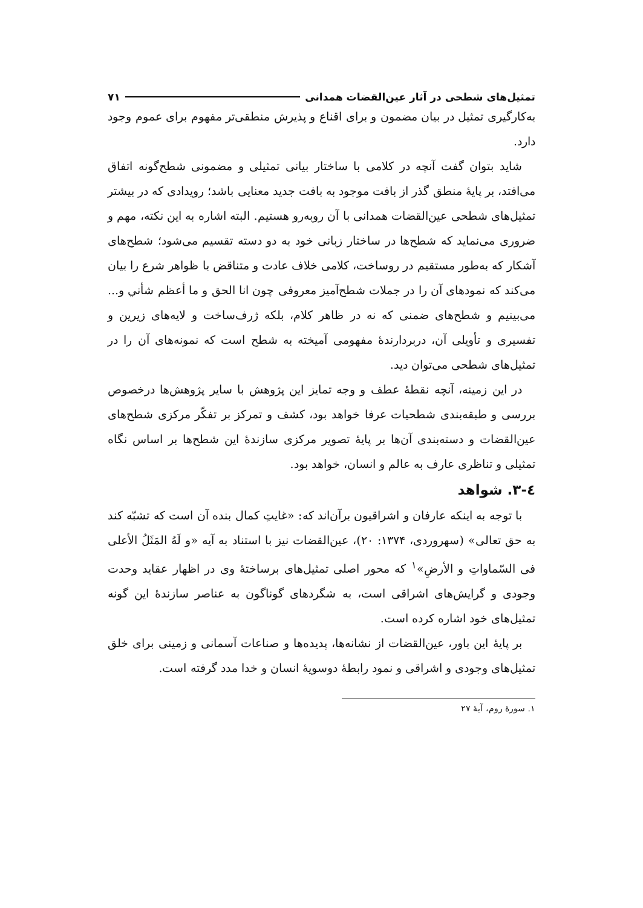تمثیل‌های شطحی در آثار عین‌القضات همدانی ۷۱
به‌کارگیری تمثیل در بیان مضمون و برای اقناع و پذیرش منطقی‌تر مفهوم برای عموم وجود دارد.
شاید بتوان گفت آنچه در کلامی با ساختار بیانی تمثیلی و مضمونی شطح‌گونه اتفاق می‌افتد، بر پایهٔ منطق گذر از بافت موجود به بافت جدید معنایی باشد؛ رویدادی که در بیشتر تمثیل‌های شطحی عین‌القضات همدانی با آن روبه‌رو هستیم. البته اشاره به این نکته، مهم و ضروری می‌نماید که شطح‌ها در ساختار زبانی خود به دو دسته تقسیم می‌شود؛ شطح‌های آشکار که به‌طور مستقیم در روساخت، کلامی خلاف عادت و متناقض با ظواهر شرع را بیان می‌کند که نمودهای آن را در جملات شطح‌آمیز معروفی چون انا الحق و ما أعظم شأني و... می‌بینیم و شطح‌های ضمنی که نه در ظاهر کلام، بلکه ژرف‌ساخت و لایه‌های زیرین و تفسیری و تأویلی آن، دربردارندهٔ مفهومی آمیخته به شطح است که نمونه‌های آن را در تمثیل‌های شطحی می‌توان دید.
در این زمینه، آنچه نقطهٔ عطف و وجه تمایز این پژوهش با سایر پژوهش‌ها درخصوص بررسی و طبقه‌بندی شطحیات عرفا خواهد بود، کشف و تمرکز بر تفکّر مرکزی شطح‌های عین‌القضات و دسته‌بندی آن‌ها بر پایهٔ تصویر مرکزی سازندهٔ این شطح‌ها بر اساس نگاه تمثیلی و تناظری عارف به عالم و انسان، خواهد بود.
٤-٣. شواهد
با توجه به اینکه عارفان و اشراقیون برآن‌اند که: «غایتِ کمال بنده آن است که تشبّه کند به حق تعالی» (سهروردی، ۱۳۷۴: ۲۰)، عین‌القضات نیز با استناد به آیه «و لَهُ المَثَلُ الأعلی فی السّماواتِ و الأرضِ»<sup>۱</sup> که محور اصلی تمثیل‌های برساختهٔ وی در اظهار عقاید وحدت وجودی و گرایش‌های اشراقی است، به شگردهای گوناگون به عناصر سازندهٔ این گونه تمثیل‌های خود اشاره کرده است.
بر پایهٔ این باور، عین‌القضات از نشانه‌ها، پدیده‌ها و صناعات آسمانی و زمینی برای خلق تمثیل‌های وجودی و اشراقی و نمود رابطهٔ دوسویهٔ انسان و خدا مدد گرفته است.
۱. سورهٔ روم، آیهٔ ۲۷